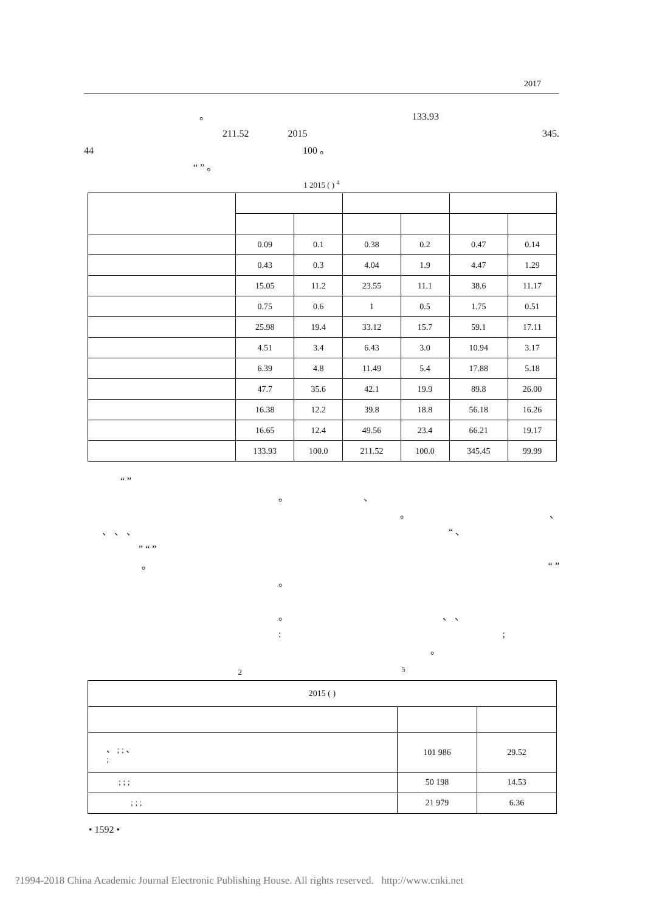2017
。 133.93
211.52 2015 345.
44 100 。
“ ” 。
1 2015 ( ) <sup>4</sup>
| | 0.09 | 0.1 | 0.38 | 0.2 | 0.47 | 0.14 |
| | 0.43 | 0.3 | 4.04 | 1.9 | 4.47 | 1.29 |
| | 15.05 | 11.2 | 23.55 | 11.1 | 38.6 | 11.17 |
| | 0.75 | 0.6 | 1 | 0.5 | 1.75 | 0.51 |
| | 25.98 | 19.4 | 33.12 | 15.7 | 59.1 | 17.11 |
| | 4.51 | 3.4 | 6.43 | 3.0 | 10.94 | 3.17 |
| | 6.39 | 4.8 | 11.49 | 5.4 | 17.88 | 5.18 |
| | 47.7 | 35.6 | 42.1 | 19.9 | 89.8 | 26.00 |
| | 16.38 | 12.2 | 39.8 | 18.8 | 56.18 | 16.26 |
| | 16.65 | 12.4 | 49.56 | 23.4 | 66.21 | 19.17 |
| | 133.93 | 100.0 | 211.52 | 100.0 | 345.45 | 99.99 |
“ ”
。 、
。 、
、 、 、 “ 、
” “ ”
。 “ ”
。
。 、 、
: ;
。
2 <sup>5</sup>
| 2015 ( ) | | |
| 、 ; ; 、 ; | 101 986 | 29.52 |
| ; ; ; | 50 198 | 14.53 |
| ; ; ; | 21 979 | 6.36 |
• 1592 •
?1994-2018 China Academic Journal Electronic Publishing House. All rights reserved. http://www.cnki.net